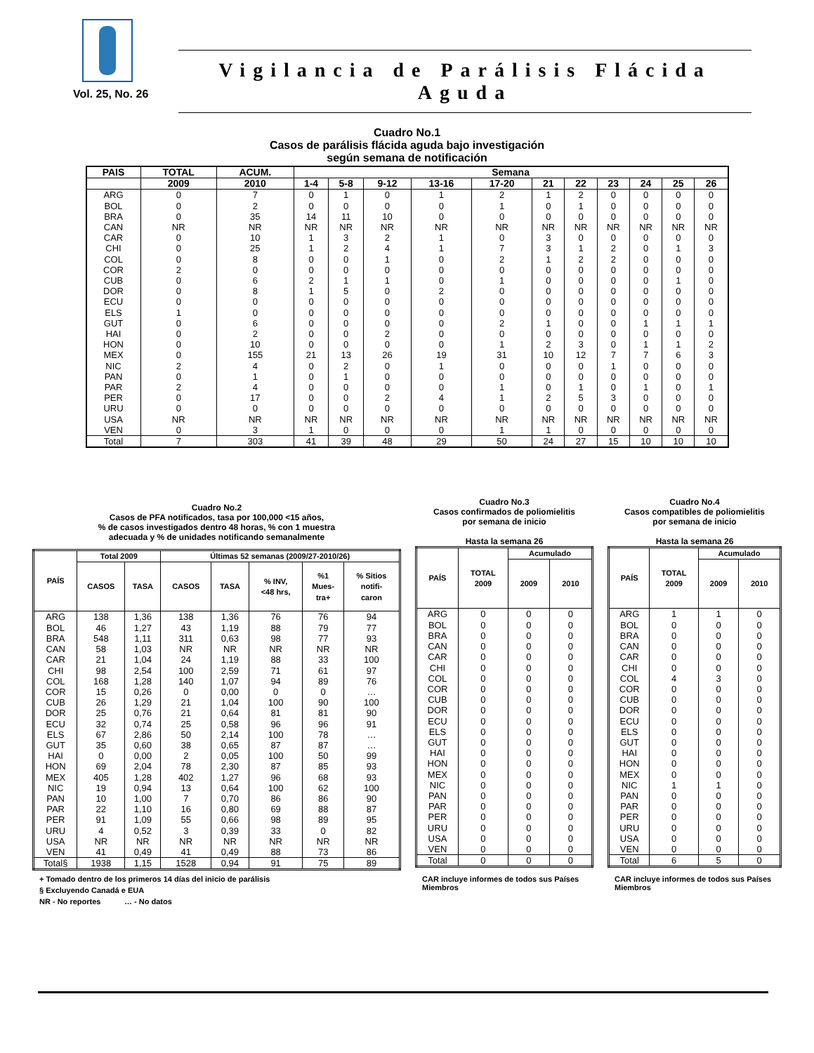Vol. 25, No. 26
Vigilancia de Parálisis Flácida Aguda
Cuadro No.1
Casos de parálisis flácida aguda bajo investigación
según semana de notificación
| PAIS | TOTAL | ACUM. | Semana | | | | | | | | | | |
| --- | --- | --- | --- | --- | --- | --- | --- | --- | --- | --- | --- | --- | --- |
| | 2009 | 2010 | 1-4 | 5-8 | 9-12 | 13-16 | 17-20 | 21 | 22 | 23 | 24 | 25 | 26 |
| ARG | 0 | 7 | 0 | 1 | 0 | 1 | 2 | 1 | 2 | 0 | 0 | 0 | 0 |
| BOL | 0 | 2 | 0 | 0 | 0 | 0 | 1 | 0 | 1 | 0 | 0 | 0 | 0 |
| BRA | 0 | 35 | 14 | 11 | 10 | 0 | 0 | 0 | 0 | 0 | 0 | 0 | 0 |
| CAN | NR | NR | NR | NR | NR | NR | NR | NR | NR | NR | NR | NR | NR |
| CAR | 0 | 10 | 1 | 3 | 2 | 1 | 0 | 3 | 0 | 0 | 0 | 0 | 0 |
| CHI | 0 | 25 | 1 | 2 | 4 | 1 | 7 | 3 | 1 | 2 | 0 | 1 | 3 |
| COL | 0 | 8 | 0 | 0 | 1 | 0 | 2 | 1 | 2 | 2 | 0 | 0 | 0 |
| COR | 2 | 0 | 0 | 0 | 0 | 0 | 0 | 0 | 0 | 0 | 0 | 0 | 0 |
| CUB | 0 | 6 | 2 | 1 | 1 | 0 | 1 | 0 | 0 | 0 | 0 | 1 | 0 |
| DOR | 0 | 8 | 1 | 5 | 0 | 2 | 0 | 0 | 0 | 0 | 0 | 0 | 0 |
| ECU | 0 | 0 | 0 | 0 | 0 | 0 | 0 | 0 | 0 | 0 | 0 | 0 | 0 |
| ELS | 1 | 0 | 0 | 0 | 0 | 0 | 0 | 0 | 0 | 0 | 0 | 0 | 0 |
| GUT | 0 | 6 | 0 | 0 | 0 | 0 | 2 | 1 | 0 | 0 | 1 | 1 | 1 |
| HAI | 0 | 2 | 0 | 0 | 2 | 0 | 0 | 0 | 0 | 0 | 0 | 0 | 0 |
| HON | 0 | 10 | 0 | 0 | 0 | 0 | 1 | 2 | 3 | 0 | 1 | 1 | 2 |
| MEX | 0 | 155 | 21 | 13 | 26 | 19 | 31 | 10 | 12 | 7 | 7 | 6 | 3 |
| NIC | 2 | 4 | 0 | 2 | 0 | 1 | 0 | 0 | 0 | 1 | 0 | 0 | 0 |
| PAN | 0 | 1 | 0 | 1 | 0 | 0 | 0 | 0 | 0 | 0 | 0 | 0 | 0 |
| PAR | 2 | 4 | 0 | 0 | 0 | 0 | 1 | 0 | 1 | 0 | 1 | 0 | 1 |
| PER | 0 | 17 | 0 | 0 | 2 | 4 | 1 | 2 | 5 | 3 | 0 | 0 | 0 |
| URU | 0 | 0 | 0 | 0 | 0 | 0 | 0 | 0 | 0 | 0 | 0 | 0 | 0 |
| USA | NR | NR | NR | NR | NR | NR | NR | NR | NR | NR | NR | NR | NR |
| VEN | 0 | 3 | 1 | 0 | 0 | 0 | 1 | 1 | 0 | 0 | 0 | 0 | 0 |
| Total | 7 | 303 | 41 | 39 | 48 | 29 | 50 | 24 | 27 | 15 | 10 | 10 | 10 |
Cuadro No.2
Casos de PFA notificados, tasa por 100,000 <15 años,
% de casos investigados dentro 48 horas, % con 1 muestra
adecuada y % de unidades notificando semanalmente
| PAÍS | Total 2009 | | Últimas 52 semanas (2009/27-2010/26) | | | | |
| --- | --- | --- | --- | --- | --- | --- | --- |
| | CASOS | TASA | CASOS | TASA | % INV, <48 hrs, | %1 Mues- tra+ | % Sitios notifi- caron |
| ARG | 138 | 1,36 | 138 | 1,36 | 76 | 76 | 94 |
| BOL | 46 | 1,27 | 43 | 1,19 | 88 | 79 | 77 |
| BRA | 548 | 1,11 | 311 | 0,63 | 98 | 77 | 93 |
| CAN | 58 | 1,03 | NR | NR | NR | NR | NR |
| CAR | 21 | 1,04 | 24 | 1,19 | 88 | 33 | 100 |
| CHI | 98 | 2,54 | 100 | 2,59 | 71 | 61 | 97 |
| COL | 168 | 1,28 | 140 | 1,07 | 94 | 89 | 76 |
| COR | 15 | 0,26 | 0 | 0,00 | 0 | 0 | … |
| CUB | 26 | 1,29 | 21 | 1,04 | 100 | 90 | 100 |
| DOR | 25 | 0,76 | 21 | 0,64 | 81 | 81 | 90 |
| ECU | 32 | 0,74 | 25 | 0,58 | 96 | 96 | 91 |
| ELS | 67 | 2,86 | 50 | 2,14 | 100 | 78 | … |
| GUT | 35 | 0,60 | 38 | 0,65 | 87 | 87 | … |
| HAI | 0 | 0,00 | 2 | 0,05 | 100 | 50 | 99 |
| HON | 69 | 2,04 | 78 | 2,30 | 87 | 85 | 93 |
| MEX | 405 | 1,28 | 402 | 1,27 | 96 | 68 | 93 |
| NIC | 19 | 0,94 | 13 | 0,64 | 100 | 62 | 100 |
| PAN | 10 | 1,00 | 7 | 0,70 | 86 | 86 | 90 |
| PAR | 22 | 1,10 | 16 | 0,80 | 69 | 88 | 87 |
| PER | 91 | 1,09 | 55 | 0,66 | 98 | 89 | 95 |
| URU | 4 | 0,52 | 3 | 0,39 | 33 | 0 | 82 |
| USA | NR | NR | NR | NR | NR | NR | NR |
| VEN | 41 | 0,49 | 41 | 0,49 | 88 | 73 | 86 |
| Total§ | 1938 | 1,15 | 1528 | 0,94 | 91 | 75 | 89 |
+ Tomado dentro de los primeros 14 días del inicio de parálisis
§ Excluyendo Canadá e EUA
NR - No reportes … - No datos
Cuadro No.3
Casos confirmados de poliomielitis
por semana de inicio
Hasta la semana 26
| PAÍS | TOTAL 2009 | Acumulado | |
| --- | --- | --- | --- |
| | | 2009 | 2010 |
| ARG | 0 | 0 | 0 |
| BOL | 0 | 0 | 0 |
| BRA | 0 | 0 | 0 |
| CAN | 0 | 0 | 0 |
| CAR | 0 | 0 | 0 |
| CHI | 0 | 0 | 0 |
| COL | 0 | 0 | 0 |
| COR | 0 | 0 | 0 |
| CUB | 0 | 0 | 0 |
| DOR | 0 | 0 | 0 |
| ECU | 0 | 0 | 0 |
| ELS | 0 | 0 | 0 |
| GUT | 0 | 0 | 0 |
| HAI | 0 | 0 | 0 |
| HON | 0 | 0 | 0 |
| MEX | 0 | 0 | 0 |
| NIC | 0 | 0 | 0 |
| PAN | 0 | 0 | 0 |
| PAR | 0 | 0 | 0 |
| PER | 0 | 0 | 0 |
| URU | 0 | 0 | 0 |
| USA | 0 | 0 | 0 |
| VEN | 0 | 0 | 0 |
| Total | 0 | 0 | 0 |
CAR incluye informes de todos sus Países Miembros
Cuadro No.4
Casos compatibles de poliomielitis
por semana de inicio
Hasta la semana 26
| PAÍS | TOTAL 2009 | Acumulado | |
| --- | --- | --- | --- |
| | | 2009 | 2010 |
| ARG | 1 | 1 | 0 |
| BOL | 0 | 0 | 0 |
| BRA | 0 | 0 | 0 |
| CAN | 0 | 0 | 0 |
| CAR | 0 | 0 | 0 |
| CHI | 0 | 0 | 0 |
| COL | 4 | 3 | 0 |
| COR | 0 | 0 | 0 |
| CUB | 0 | 0 | 0 |
| DOR | 0 | 0 | 0 |
| ECU | 0 | 0 | 0 |
| ELS | 0 | 0 | 0 |
| GUT | 0 | 0 | 0 |
| HAI | 0 | 0 | 0 |
| HON | 0 | 0 | 0 |
| MEX | 0 | 0 | 0 |
| NIC | 1 | 1 | 0 |
| PAN | 0 | 0 | 0 |
| PAR | 0 | 0 | 0 |
| PER | 0 | 0 | 0 |
| URU | 0 | 0 | 0 |
| USA | 0 | 0 | 0 |
| VEN | 0 | 0 | 0 |
| Total | 6 | 5 | 0 |
CAR incluye informes de todos sus Países Miembros